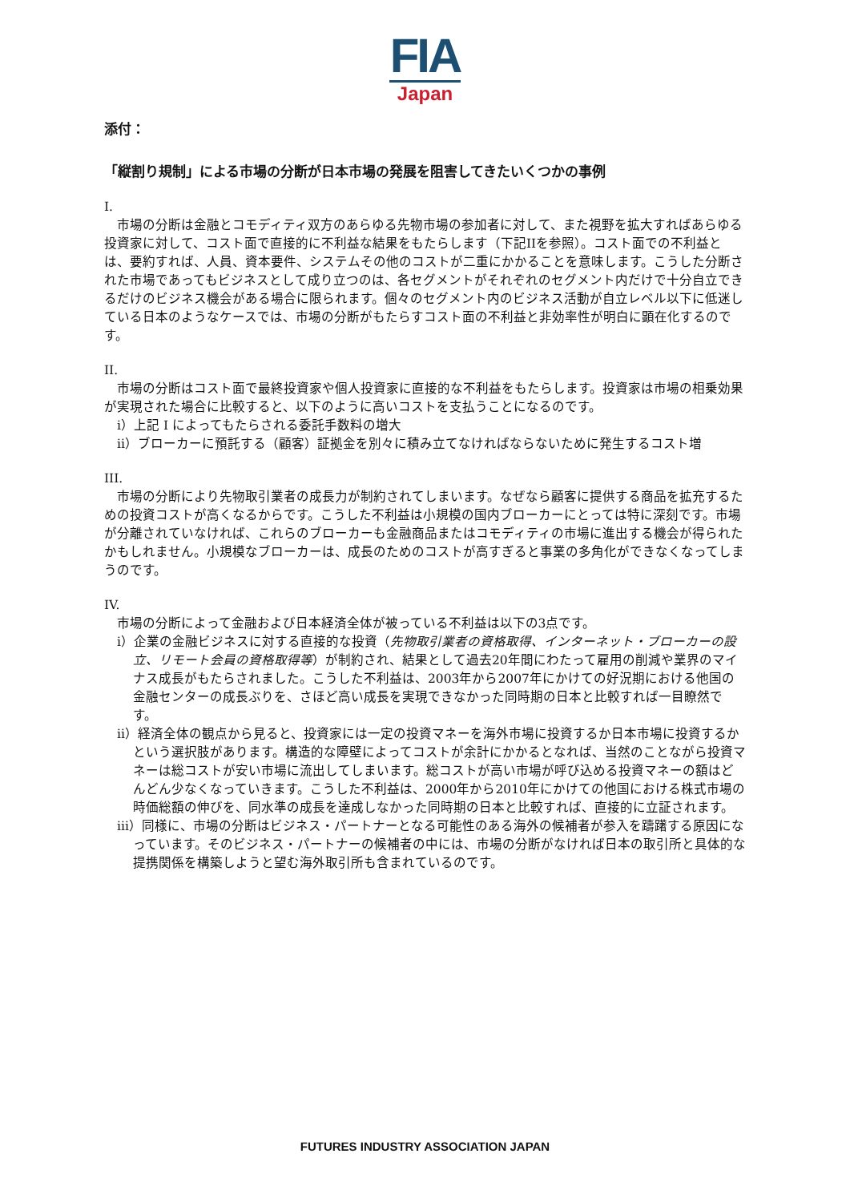FIA
Japan
添付：
「縦割り規制」による市場の分断が日本市場の発展を阻害してきたいくつかの事例
I.
市場の分断は金融とコモディティ双方のあらゆる先物市場の参加者に対して、また視野を拡大すればあらゆる投資家に対して、コスト面で直接的に不利益な結果をもたらします（下記IIを参照）。コスト面での不利益とは、要約すれば、人員、資本要件、システムその他のコストが二重にかかることを意味します。こうした分断された市場であってもビジネスとして成り立つのは、各セグメントがそれぞれのセグメント内だけで十分自立できるだけのビジネス機会がある場合に限られます。個々のセグメント内のビジネス活動が自立レベル以下に低迷している日本のようなケースでは、市場の分断がもたらすコスト面の不利益と非効率性が明白に顕在化するのです。
II.
市場の分断はコスト面で最終投資家や個人投資家に直接的な不利益をもたらします。投資家は市場の相乗効果が実現された場合に比較すると、以下のように高いコストを支払うことになるのです。
i）上記 I によってもたらされる委託手数料の増大
ii）ブローカーに預託する（顧客）証拠金を別々に積み立てなければならないために発生するコスト増
III.
市場の分断により先物取引業者の成長力が制約されてしまいます。なぜなら顧客に提供する商品を拡充するための投資コストが高くなるからです。こうした不利益は小規模の国内ブローカーにとっては特に深刻です。市場が分離されていなければ、これらのブローカーも金融商品またはコモディティの市場に進出する機会が得られたかもしれません。小規模なブローカーは、成長のためのコストが高すぎると事業の多角化ができなくなってしまうのです。
IV.
市場の分断によって金融および日本経済全体が被っている不利益は以下の3点です。
i）企業の金融ビジネスに対する直接的な投資（先物取引業者の資格取得、インターネット・ブローカーの設立、リモート会員の資格取得等）が制約され、結果として過去20年間にわたって雇用の削減や業界のマイナス成長がもたらされました。こうした不利益は、2003年から2007年にかけての好況期における他国の金融センターの成長ぶりを、さほど高い成長を実現できなかった同時期の日本と比較すれば一目瞭然です。
ii）経済全体の観点から見ると、投資家には一定の投資マネーを海外市場に投資するか日本市場に投資するかという選択肢があります。構造的な障壁によってコストが余計にかかるとなれば、当然のことながら投資マネーは総コストが安い市場に流出してしまいます。総コストが高い市場が呼び込める投資マネーの額はどんどん少なくなっていきます。こうした不利益は、2000年から2010年にかけての他国における株式市場の時価総額の伸びを、同水準の成長を達成しなかった同時期の日本と比較すれば、直接的に立証されます。
iii）同様に、市場の分断はビジネス・パートナーとなる可能性のある海外の候補者が参入を躊躇する原因になっています。そのビジネス・パートナーの候補者の中には、市場の分断がなければ日本の取引所と具体的な提携関係を構築しようと望む海外取引所も含まれているのです。
FUTURES INDUSTRY ASSOCIATION JAPAN